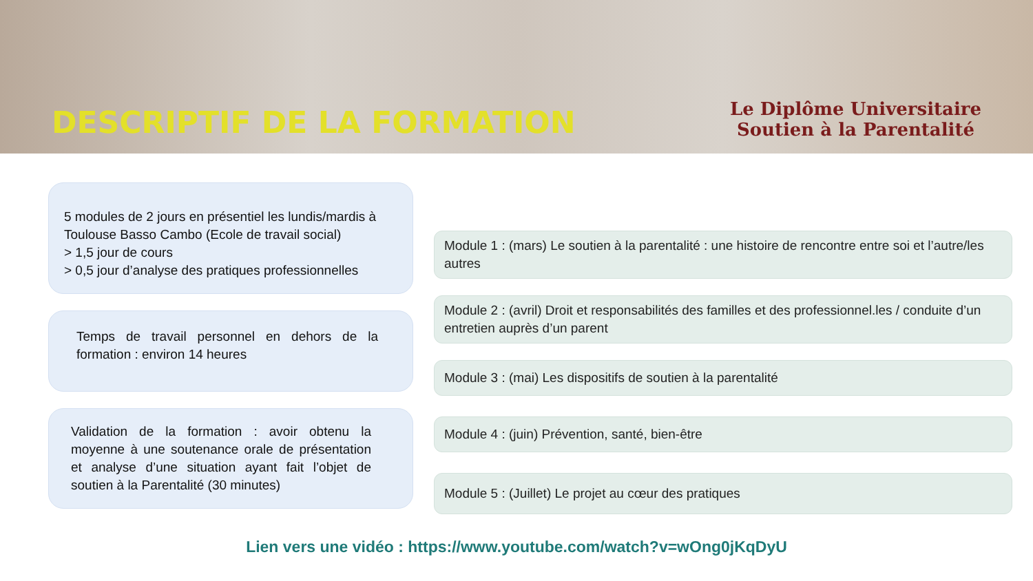DESCRIPTIF DE LA FORMATION
Le Diplôme Universitaire
Soutien à la Parentalité
5 modules de 2 jours en présentiel les lundis/mardis à Toulouse Basso Cambo (Ecole de travail social)
> 1,5 jour de cours
> 0,5 jour d’analyse des pratiques professionnelles
Temps de travail personnel en dehors de la formation : environ 14 heures
Validation de la formation : avoir obtenu la moyenne à une soutenance orale de présentation et analyse d’une situation ayant fait l’objet de soutien à la Parentalité (30 minutes)
Module 1 : (mars) Le soutien à la parentalité : une histoire de rencontre entre soi et l’autre/les autres
Module 2 : (avril) Droit et responsabilités des familles et des professionnel.les / conduite d’un entretien auprès d’un parent
Module 3 : (mai) Les dispositifs de soutien à la parentalité
Module 4 : (juin) Prévention, santé, bien-être
Module 5 : (Juillet) Le projet au cœur des pratiques
Lien vers une vidéo : https://www.youtube.com/watch?v=wOng0jKqDyU